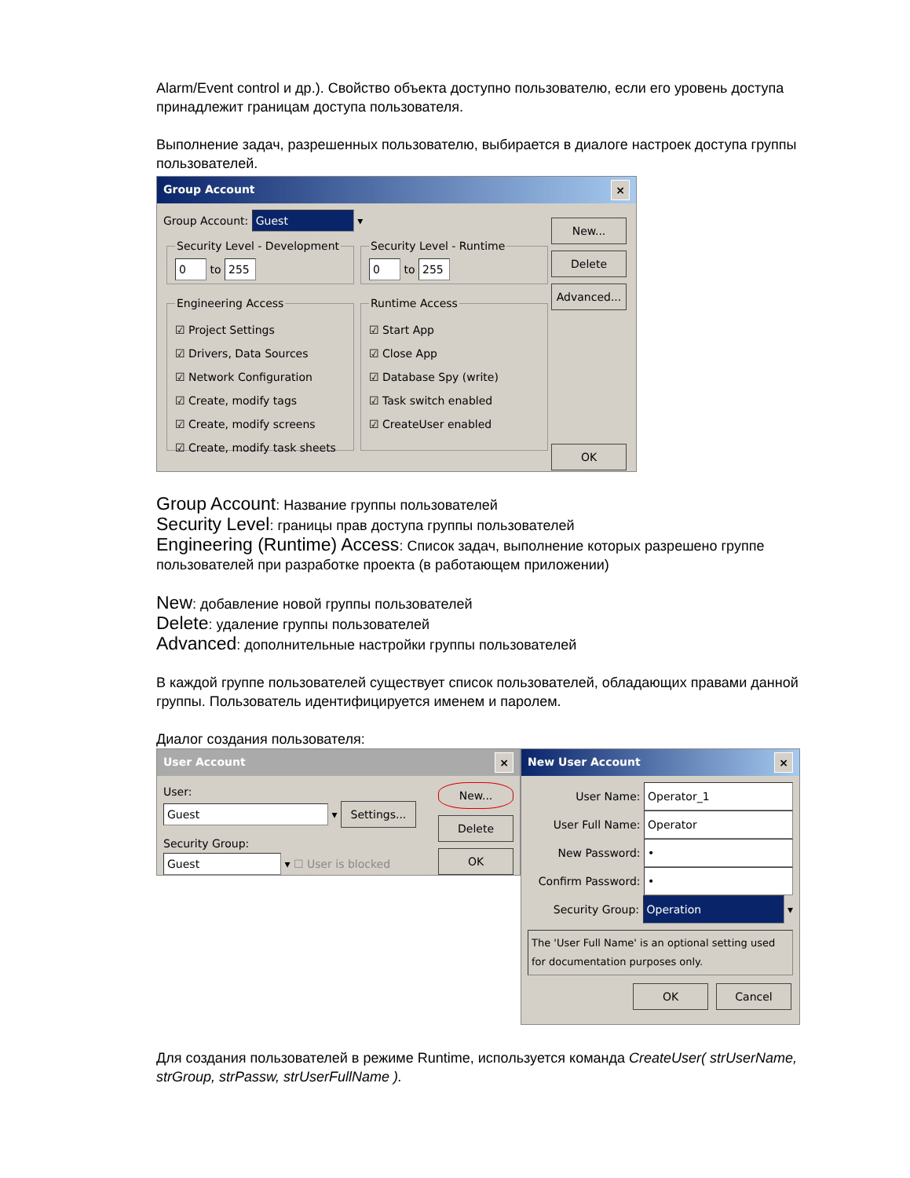Alarm/Event control и др.). Свойство объекта доступно пользователю, если его уровень доступа принадлежит границам доступа пользователя.
Выполнение задач, разрешенных пользователю, выбирается в диалоге настроек доступа группы пользователей.
Group Account ×
Group Account: Guest ▾
Security Level - Development 0 to 255 Security Level - Runtime 0 to 255
Engineering Access
☑ Project Settings
☑ Drivers, Data Sources
☑ Network Configuration
☑ Create, modify tags
☑ Create, modify screens
☑ Create, modify task sheets
Runtime Access
☑ Start App
☑ Close App
☑ Database Spy (write)
☑ Task switch enabled
☑ CreateUser enabled
New...
Delete
Advanced...
OK
Group Account: Название группы пользователей
Security Level: границы прав доступа группы пользователей
Engineering (Runtime) Access: Список задач, выполнение которых разрешено группе пользователей при разработке проекта (в работающем приложении)
New: добавление новой группы пользователей
Delete: удаление группы пользователей
Advanced: дополнительные настройки группы пользователей
В каждой группе пользователей существует список пользователей, обладающих правами данной группы. Пользователь идентифицируется именем и паролем.
Диалог создания пользователя:
User Account ×
User:
Guest ▾ Settings...
Security Group:
Guest ▾ ☐ User is blocked
New...
Delete
OK
New User Account ×
User Name: Operator_1
User Full Name: Operator
New Password: •
Confirm Password: •
Security Group: Operation ▾
The 'User Full Name' is an optional setting used for documentation purposes only.
OK Cancel
Для создания пользователей в режиме Runtime, используется команда CreateUser( strUserName, strGroup, strPassw, strUserFullName ).